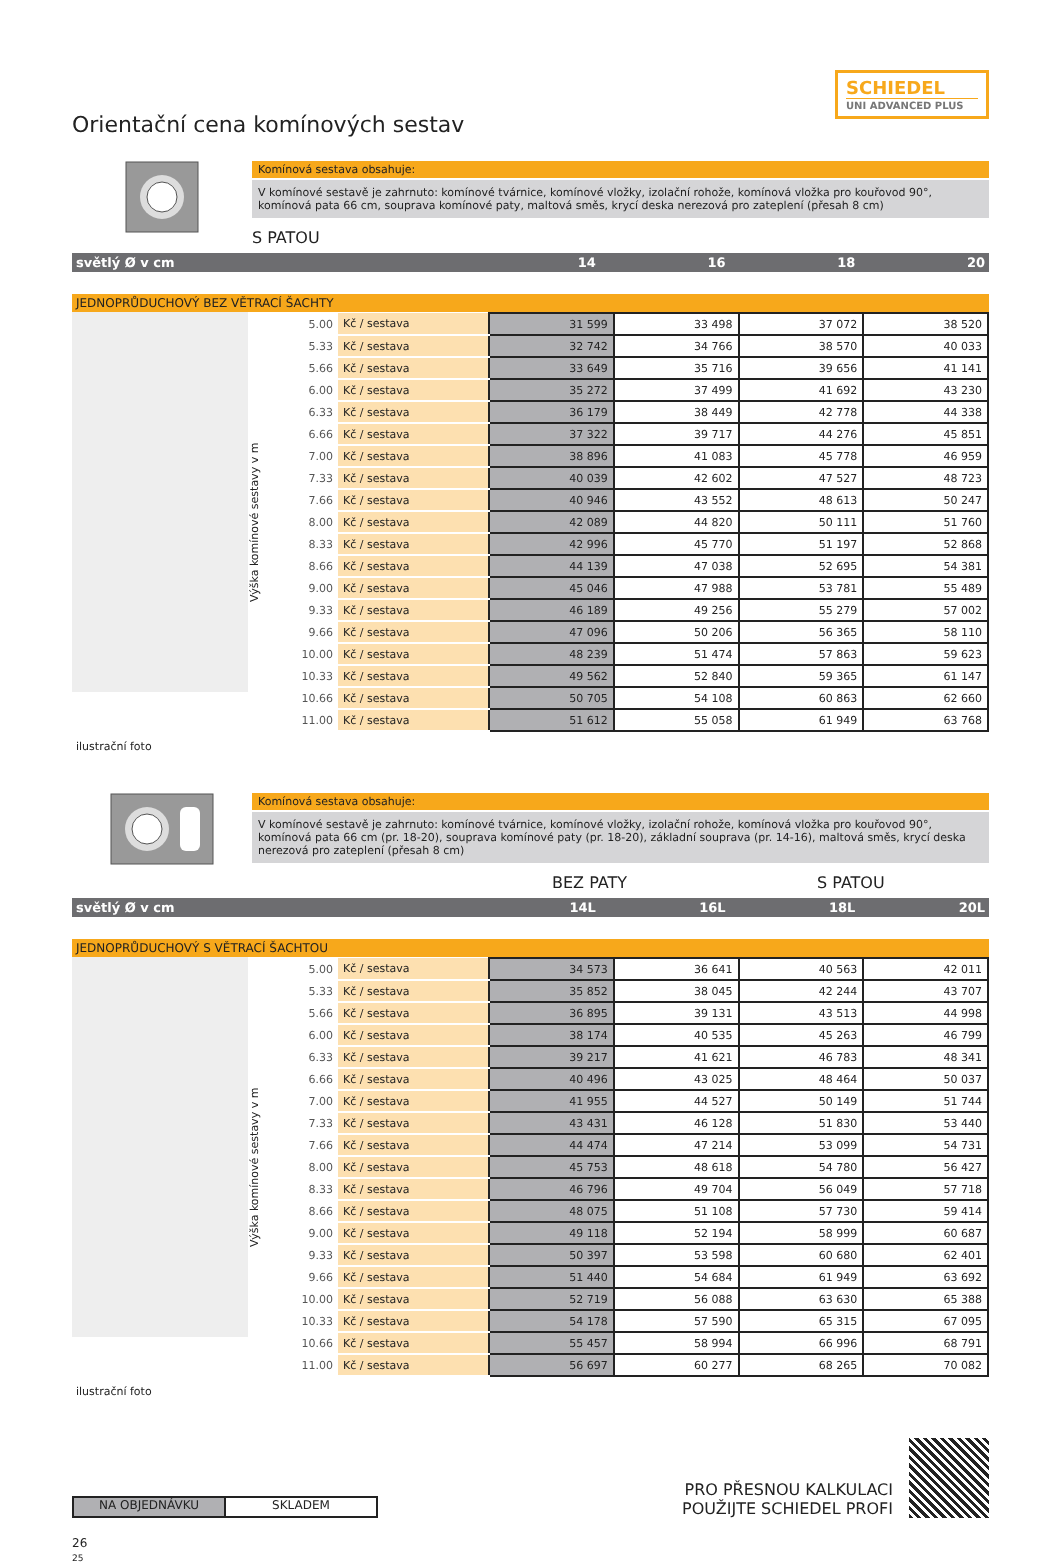SCHIEDEL
UNI ADVANCED PLUS
Orientační cena komínových sestav
Komínová sestava obsahuje:
V komínové sestavě je zahrnuto: komínové tvárnice, komínové vložky, izolační rohože, komínová vložka pro kouřovod 90°, komínová pata 66 cm, souprava komínové paty, maltová směs, krycí deska nerezová pro zateplení (přesah 8 cm)
S PATOU
světlý Ø v cm 14 16 18 20
JEDNOPRŮDUCHOVÝ BEZ VĚTRACÍ ŠACHTY
Výška komínové sestavy v m
| 5.00 | Kč / sestava | 31 599 | 33 498 | 37 072 | 38 520 |
| 5.33 | Kč / sestava | 32 742 | 34 766 | 38 570 | 40 033 |
| 5.66 | Kč / sestava | 33 649 | 35 716 | 39 656 | 41 141 |
| 6.00 | Kč / sestava | 35 272 | 37 499 | 41 692 | 43 230 |
| 6.33 | Kč / sestava | 36 179 | 38 449 | 42 778 | 44 338 |
| 6.66 | Kč / sestava | 37 322 | 39 717 | 44 276 | 45 851 |
| 7.00 | Kč / sestava | 38 896 | 41 083 | 45 778 | 46 959 |
| 7.33 | Kč / sestava | 40 039 | 42 602 | 47 527 | 48 723 |
| 7.66 | Kč / sestava | 40 946 | 43 552 | 48 613 | 50 247 |
| 8.00 | Kč / sestava | 42 089 | 44 820 | 50 111 | 51 760 |
| 8.33 | Kč / sestava | 42 996 | 45 770 | 51 197 | 52 868 |
| 8.66 | Kč / sestava | 44 139 | 47 038 | 52 695 | 54 381 |
| 9.00 | Kč / sestava | 45 046 | 47 988 | 53 781 | 55 489 |
| 9.33 | Kč / sestava | 46 189 | 49 256 | 55 279 | 57 002 |
| 9.66 | Kč / sestava | 47 096 | 50 206 | 56 365 | 58 110 |
| 10.00 | Kč / sestava | 48 239 | 51 474 | 57 863 | 59 623 |
| 10.33 | Kč / sestava | 49 562 | 52 840 | 59 365 | 61 147 |
| 10.66 | Kč / sestava | 50 705 | 54 108 | 60 863 | 62 660 |
| 11.00 | Kč / sestava | 51 612 | 55 058 | 61 949 | 63 768 |
ilustrační foto
Komínová sestava obsahuje:
V komínové sestavě je zahrnuto: komínové tvárnice, komínové vložky, izolační rohože, komínová vložka pro kouřovod 90°, komínová pata 66 cm (pr. 18-20), souprava komínové paty (pr. 18-20), základní souprava (pr. 14-16), maltová směs, krycí deska nerezová pro zateplení (přesah 8 cm)
BEZ PATY S PATOU
světlý Ø v cm 14L 16L 18L 20L
JEDNOPRŮDUCHOVÝ S VĚTRACÍ ŠACHTOU
Výška komínové sestavy v m
| 5.00 | Kč / sestava | 34 573 | 36 641 | 40 563 | 42 011 |
| 5.33 | Kč / sestava | 35 852 | 38 045 | 42 244 | 43 707 |
| 5.66 | Kč / sestava | 36 895 | 39 131 | 43 513 | 44 998 |
| 6.00 | Kč / sestava | 38 174 | 40 535 | 45 263 | 46 799 |
| 6.33 | Kč / sestava | 39 217 | 41 621 | 46 783 | 48 341 |
| 6.66 | Kč / sestava | 40 496 | 43 025 | 48 464 | 50 037 |
| 7.00 | Kč / sestava | 41 955 | 44 527 | 50 149 | 51 744 |
| 7.33 | Kč / sestava | 43 431 | 46 128 | 51 830 | 53 440 |
| 7.66 | Kč / sestava | 44 474 | 47 214 | 53 099 | 54 731 |
| 8.00 | Kč / sestava | 45 753 | 48 618 | 54 780 | 56 427 |
| 8.33 | Kč / sestava | 46 796 | 49 704 | 56 049 | 57 718 |
| 8.66 | Kč / sestava | 48 075 | 51 108 | 57 730 | 59 414 |
| 9.00 | Kč / sestava | 49 118 | 52 194 | 58 999 | 60 687 |
| 9.33 | Kč / sestava | 50 397 | 53 598 | 60 680 | 62 401 |
| 9.66 | Kč / sestava | 51 440 | 54 684 | 61 949 | 63 692 |
| 10.00 | Kč / sestava | 52 719 | 56 088 | 63 630 | 65 388 |
| 10.33 | Kč / sestava | 54 178 | 57 590 | 65 315 | 67 095 |
| 10.66 | Kč / sestava | 55 457 | 58 994 | 66 996 | 68 791 |
| 11.00 | Kč / sestava | 56 697 | 60 277 | 68 265 | 70 082 |
ilustrační foto
NA OBJEDNÁVKU SKLADEM
PRO PŘESNOU KALKULACI
POUŽIJTE SCHIEDEL PROFI
26
25